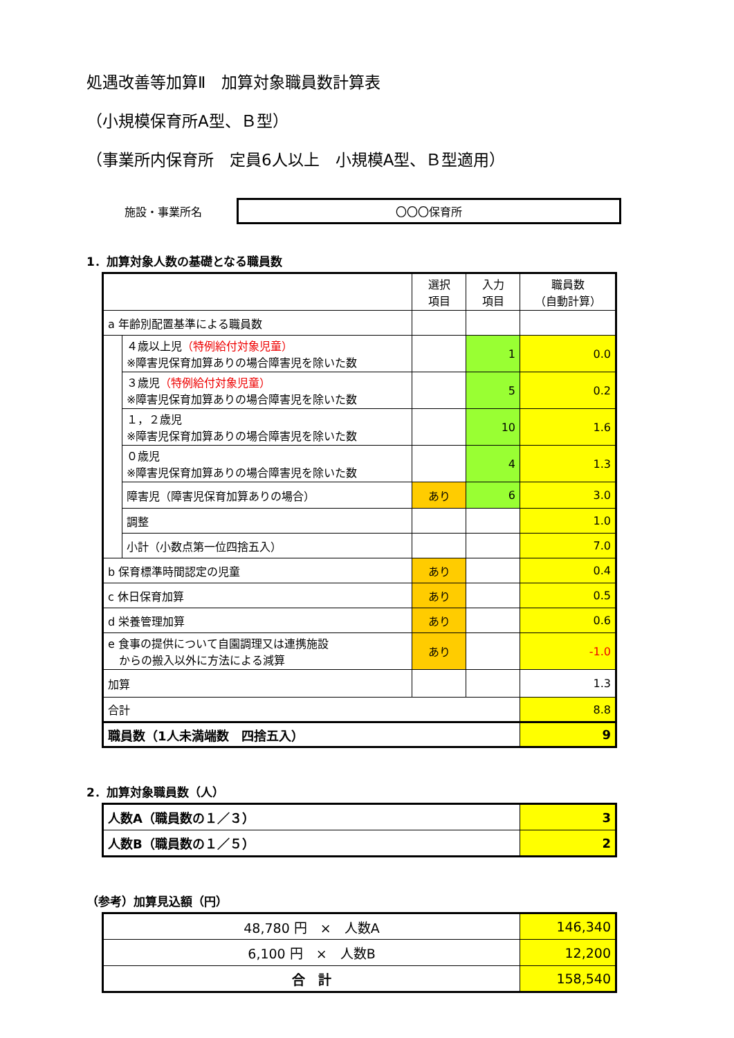処遇改善等加算Ⅱ　加算対象職員数計算表
（小規模保育所A型、Ｂ型）
（事業所内保育所　定員6人以上　小規模A型、Ｂ型適用）
施設・事業所名
〇〇〇保育所
1．加算対象人数の基礎となる職員数
| | | 選択 項目 | 入力 項目 | 職員数 （自動計算） |
| --- | --- | --- | --- | --- |
| a 年齢別配置基準による職員数 | | | | |
| | ４歳以上児 （特例給付対象児童） ※障害児保育加算ありの場合障害児を除いた数 | | 1 | 0.0 |
| | ３歳児 （特例給付対象児童） ※障害児保育加算ありの場合障害児を除いた数 | | 5 | 0.2 |
| | １，２歳児 ※障害児保育加算ありの場合障害児を除いた数 | | 10 | 1.6 |
| | ０歳児 ※障害児保育加算ありの場合障害児を除いた数 | | 4 | 1.3 |
| | 障害児（障害児保育加算ありの場合） | あり | 6 | 3.0 |
| | 調整 | | | 1.0 |
| | 小計（小数点第一位四捨五入） | | | 7.0 |
| b 保育標準時間認定の児童 | | あり | | 0.4 |
| c 休日保育加算 | | あり | | 0.5 |
| d 栄養管理加算 | | あり | | 0.6 |
| e 食事の提供について自園調理又は連携施設 からの搬入以外に方法による減算 | | あり | | -1.0 |
| 加算 | | | | 1.3 |
| 合計 | | | | 8.8 |
| 職員数（1人未満端数 四捨五入） | | | | 9 |
2．加算対象職員数（人）
| 人数A（職員数の１／３） | 3 |
| 人数B（職員数の１／５） | 2 |
（参考）加算見込額（円）
| 48,780 円 × 人数A | 146,340 |
| 6,100 円 × 人数B | 12,200 |
| 合 計 | 158,540 |